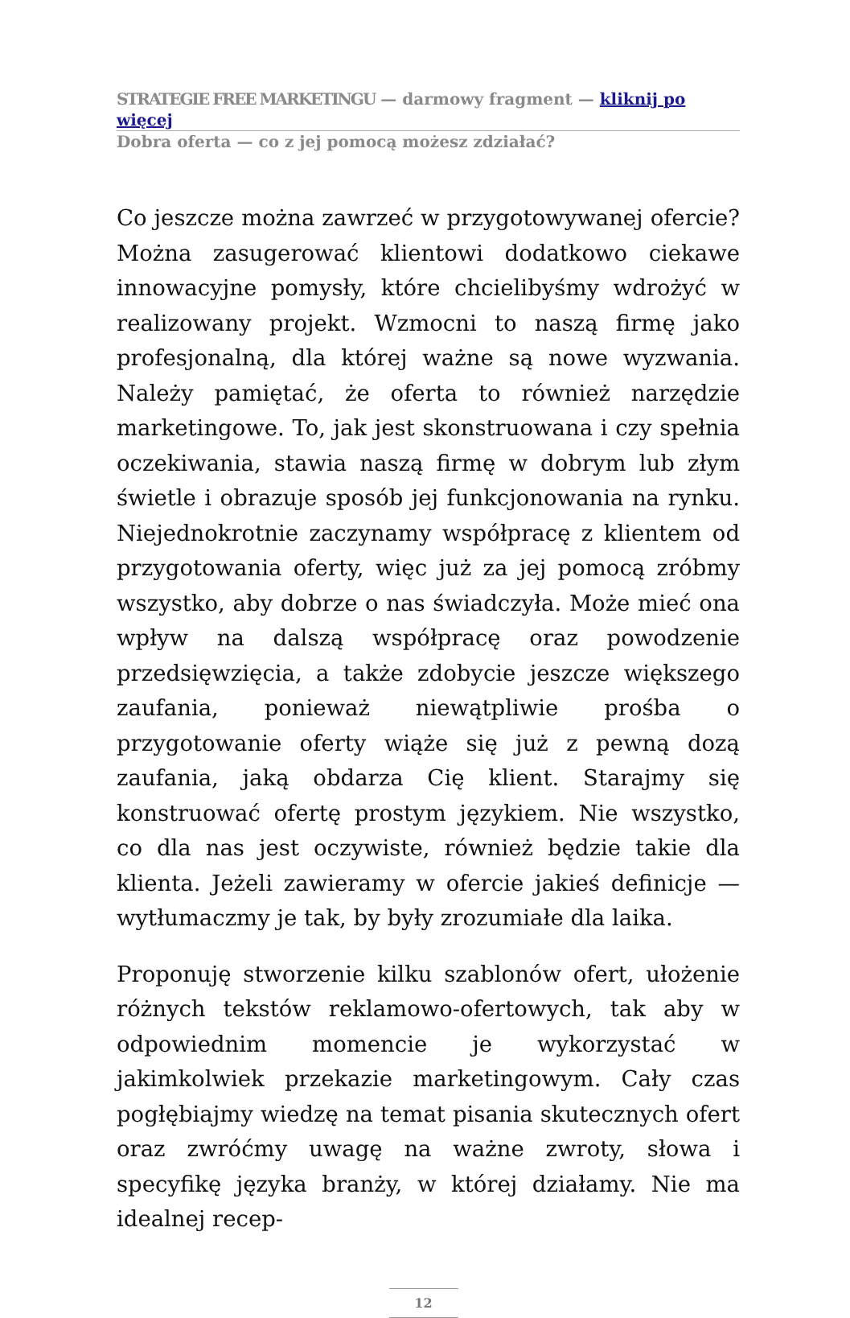STRATEGIE FREE MARKETINGU — darmowy fragment — kliknij po więcej
Dobra oferta — co z jej pomocą możesz zdziałać?
Co jeszcze można zawrzeć w przygotowywanej ofercie? Można zasugerować klientowi dodatkowo ciekawe innowacyjne pomysły, które chcielibyśmy wdrożyć w realizowany projekt. Wzmocni to naszą firmę jako profesjonalną, dla której ważne są nowe wyzwania. Należy pamiętać, że oferta to również narzędzie marketingowe. To, jak jest skonstruowana i czy spełnia oczekiwania, stawia naszą firmę w dobrym lub złym świetle i obrazuje sposób jej funkcjonowania na rynku. Niejednokrotnie zaczynamy współpracę z klientem od przygotowania oferty, więc już za jej pomocą zróbmy wszystko, aby dobrze o nas świadczyła. Może mieć ona wpływ na dalszą współpracę oraz powodzenie przedsięwzięcia, a także zdobycie jeszcze większego zaufania, ponieważ niewątpliwie prośba o przygotowanie oferty wiąże się już z pewną dozą zaufania, jaką obdarza Cię klient. Starajmy się konstruować ofertę prostym językiem. Nie wszystko, co dla nas jest oczywiste, również będzie takie dla klienta. Jeżeli zawieramy w ofercie jakieś definicje — wytłumaczmy je tak, by były zrozumiałe dla laika.
Proponuję stworzenie kilku szablonów ofert, ułożenie różnych tekstów reklamowo-ofertowych, tak aby w odpowiednim momencie je wykorzystać w jakimkolwiek przekazie marketingowym. Cały czas pogłębiajmy wiedzę na temat pisania skutecznych ofert oraz zwróćmy uwagę na ważne zwroty, słowa i specyfikę języka branży, w której działamy. Nie ma idealnej recep-
12